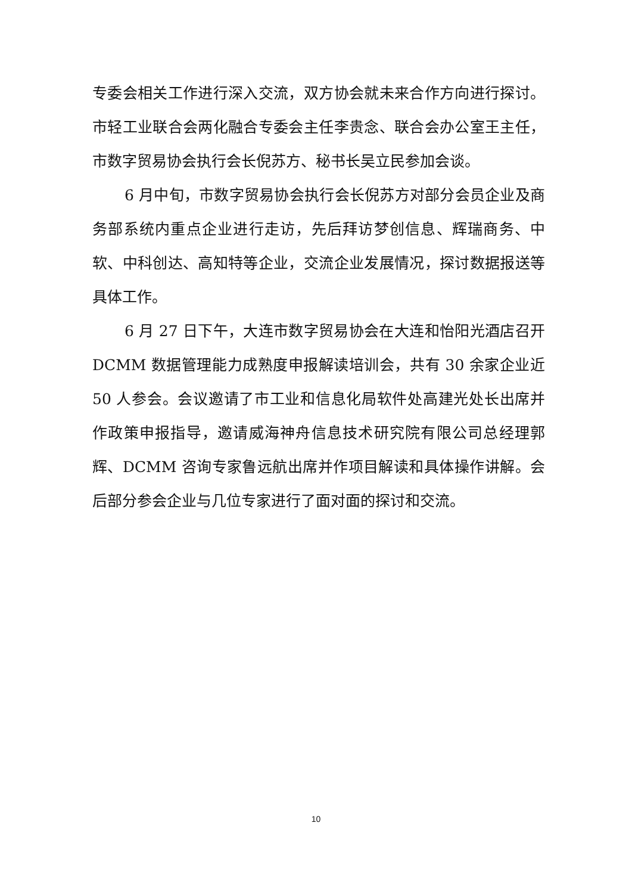专委会相关工作进行深入交流，双方协会就未来合作方向进行探讨。市轻工业联合会两化融合专委会主任李贵念、联合会办公室王主任，市数字贸易协会执行会长倪苏方、秘书长吴立民参加会谈。
6 月中旬，市数字贸易协会执行会长倪苏方对部分会员企业及商务部系统内重点企业进行走访，先后拜访梦创信息、辉瑞商务、中软、中科创达、高知特等企业，交流企业发展情况，探讨数据报送等具体工作。
6 月 27 日下午，大连市数字贸易协会在大连和怡阳光酒店召开 DCMM 数据管理能力成熟度申报解读培训会，共有 30 余家企业近 50 人参会。会议邀请了市工业和信息化局软件处高建光处长出席并作政策申报指导，邀请威海神舟信息技术研究院有限公司总经理郭辉、DCMM 咨询专家鲁远航出席并作项目解读和具体操作讲解。会后部分参会企业与几位专家进行了面对面的探讨和交流。
10